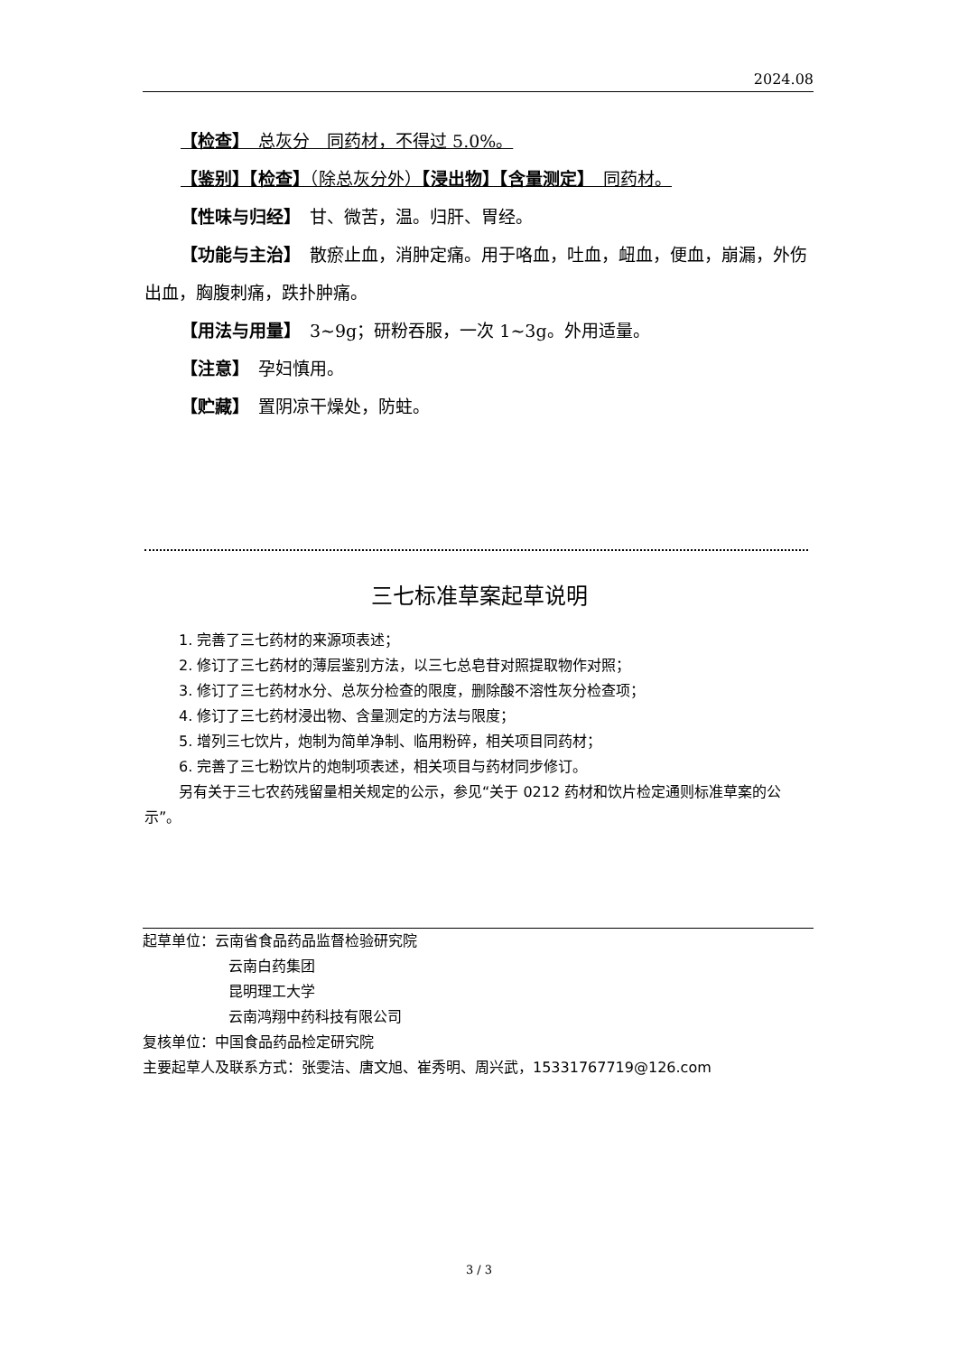2024.08
【检查】　总灰分　同药材，不得过 5.0%。
【鉴别】【检查】（除总灰分外）【浸出物】【含量测定】　同药材。
【性味与归经】　甘、微苦，温。归肝、胃经。
【功能与主治】　散瘀止血，消肿定痛。用于咯血，吐血，衄血，便血，崩漏，外伤出血，胸腹刺痛，跌扑肿痛。
【用法与用量】　3~9g；研粉吞服，一次 1~3g。外用适量。
【注意】　孕妇慎用。
【贮藏】　置阴凉干燥处，防蛀。
三七标准草案起草说明
1. 完善了三七药材的来源项表述；
2. 修订了三七药材的薄层鉴别方法，以三七总皂苷对照提取物作对照；
3. 修订了三七药材水分、总灰分检查的限度，删除酸不溶性灰分检查项；
4. 修订了三七药材浸出物、含量测定的方法与限度；
5. 增列三七饮片，炮制为简单净制、临用粉碎，相关项目同药材；
6. 完善了三七粉饮片的炮制项表述，相关项目与药材同步修订。
另有关于三七农药残留量相关规定的公示，参见“关于 0212 药材和饮片检定通则标准草案的公示”。
起草单位：云南省食品药品监督检验研究院
云南白药集团
昆明理工大学
云南鸿翔中药科技有限公司
复核单位：中国食品药品检定研究院
主要起草人及联系方式：张雯洁、唐文旭、崔秀明、周兴武，15331767719@126.com
3 / 3